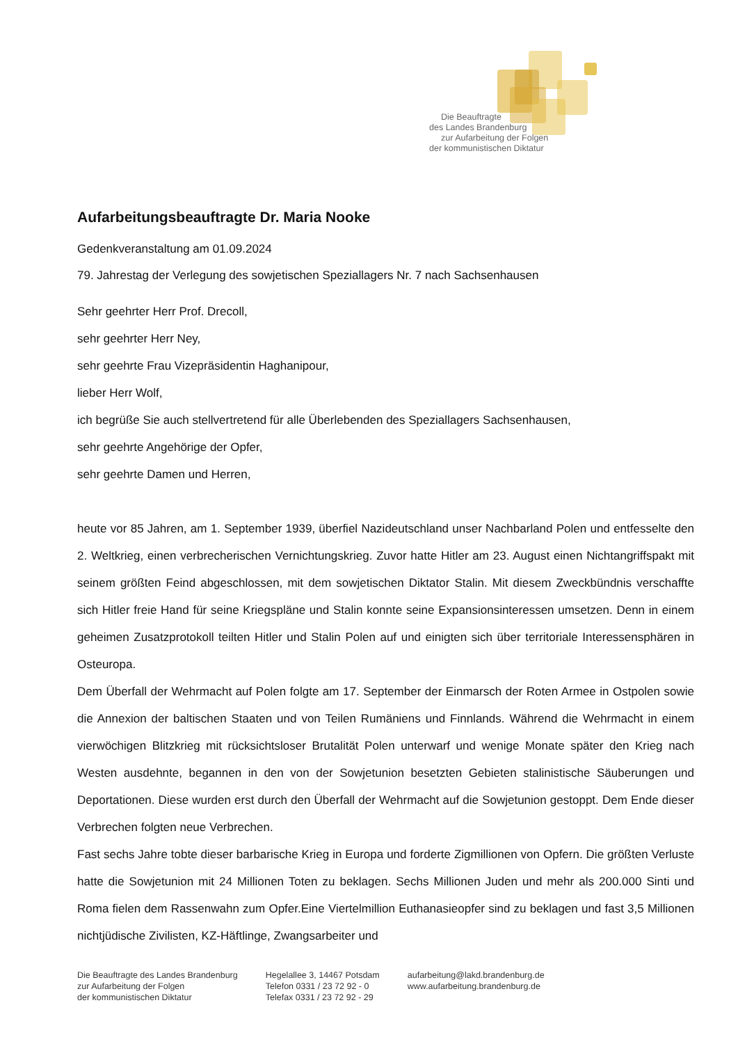Die Beauftragte
des Landes Brandenburg
zur Aufarbeitung der Folgen
der kommunistischen Diktatur
Aufarbeitungsbeauftragte Dr. Maria Nooke
Gedenkveranstaltung am 01.09.2024
79. Jahrestag der Verlegung des sowjetischen Speziallagers Nr. 7 nach Sachsenhausen
Sehr geehrter Herr Prof. Drecoll,
sehr geehrter Herr Ney,
sehr geehrte Frau Vizepräsidentin Haghanipour,
lieber Herr Wolf,
ich begrüße Sie auch stellvertretend für alle Überlebenden des Speziallagers Sachsenhausen,
sehr geehrte Angehörige der Opfer,
sehr geehrte Damen und Herren,
heute vor 85 Jahren, am 1. September 1939, überfiel Nazideutschland unser Nachbarland Polen und entfesselte den 2. Weltkrieg, einen verbrecherischen Vernichtungskrieg. Zuvor hatte Hitler am 23. August einen Nichtangriffspakt mit seinem größten Feind abgeschlossen, mit dem sowjetischen Diktator Stalin. Mit diesem Zweckbündnis verschaffte sich Hitler freie Hand für seine Kriegspläne und Stalin konnte seine Expansionsinteressen umsetzen. Denn in einem geheimen Zusatzprotokoll teilten Hitler und Stalin Polen auf und einigten sich über territoriale Interessensphären in Osteuropa.
Dem Überfall der Wehrmacht auf Polen folgte am 17. September der Einmarsch der Roten Armee in Ostpolen sowie die Annexion der baltischen Staaten und von Teilen Rumäniens und Finnlands. Während die Wehrmacht in einem vierwöchigen Blitzkrieg mit rücksichtsloser Brutalität Polen unterwarf und wenige Monate später den Krieg nach Westen ausdehnte, begannen in den von der Sowjetunion besetzten Gebieten stalinistische Säuberungen und Deportationen. Diese wurden erst durch den Überfall der Wehrmacht auf die Sowjetunion gestoppt. Dem Ende dieser Verbrechen folgten neue Verbrechen.
Fast sechs Jahre tobte dieser barbarische Krieg in Europa und forderte Zigmillionen von Opfern. Die größten Verluste hatte die Sowjetunion mit 24 Millionen Toten zu beklagen. Sechs Millionen Juden und mehr als 200.000 Sinti und Roma fielen dem Rassenwahn zum Opfer.Eine Viertelmillion Euthanasieopfer sind zu beklagen und fast 3,5 Millionen nichtjüdische Zivilisten, KZ-Häftlinge, Zwangsarbeiter und
Die Beauftragte des Landes Brandenburg
zur Aufarbeitung der Folgen
der kommunistischen Diktatur
Hegelallee 3, 14467 Potsdam
Telefon 0331 / 23 72 92 - 0
Telefax 0331 / 23 72 92 - 29
aufarbeitung@lakd.brandenburg.de
www.aufarbeitung.brandenburg.de